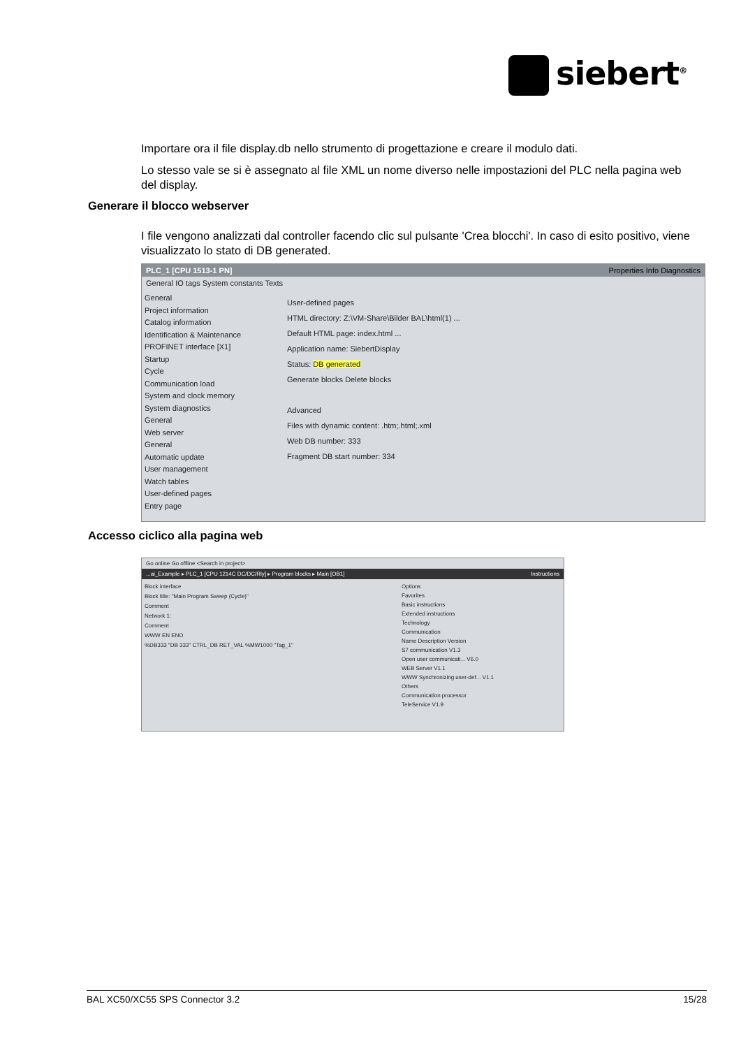siebert<sup>®</sup>
Importare ora il file display.db nello strumento di progettazione e creare il modulo dati.
Lo stesso vale se si è assegnato al file XML un nome diverso nelle impostazioni del PLC nella pagina web del display.
Generare il blocco webserver
I file vengono analizzati dal controller facendo clic sul pulsante 'Crea blocchi'. In caso di esito positivo, viene visualizzato lo stato di DB generated.
PLC_1 [CPU 1513-1 PN] Properties Info Diagnostics
General IO tags System constants Texts
General
Project information
Catalog information
Identification & Maintenance
PROFINET interface [X1]
Startup
Cycle
Communication load
System and clock memory
System diagnostics
General
Web server
General
Automatic update
User management
Watch tables
User-defined pages
Entry page
User-defined pages
HTML directory: Z:\VM-Share\Bilder BAL\html(1) ...
Default HTML page: index.html ...
Application name: SiebertDisplay
Status: DB generated
Generate blocks Delete blocks
Advanced
Files with dynamic content: .htm;.html;.xml
Web DB number: 333
Fragment DB start number: 334
Accesso ciclico alla pagina web
Go online Go offline <Search in project>
...ai_Example ▸ PLC_1 [CPU 1214C DC/DC/Rly] ▸ Program blocks ▸ Main [OB1] Instructions
Block interface
Block title: "Main Program Sweep (Cycle)"
Comment
Network 1:
Comment
WWW EN ENO
%DB333 "DB 333" CTRL_DB RET_VAL %MW1000 "Tag_1"
Options
Favorites
Basic instructions
Extended instructions
Technology
Communication
Name Description Version
S7 communication V1.3
Open user communicati... V6.0
WEB Server V1.1
WWW Synchronizing user-def... V1.1
Others
Communication processor
TeleService V1.9
BAL XC50/XC55 SPS Connector 3.2 15/28